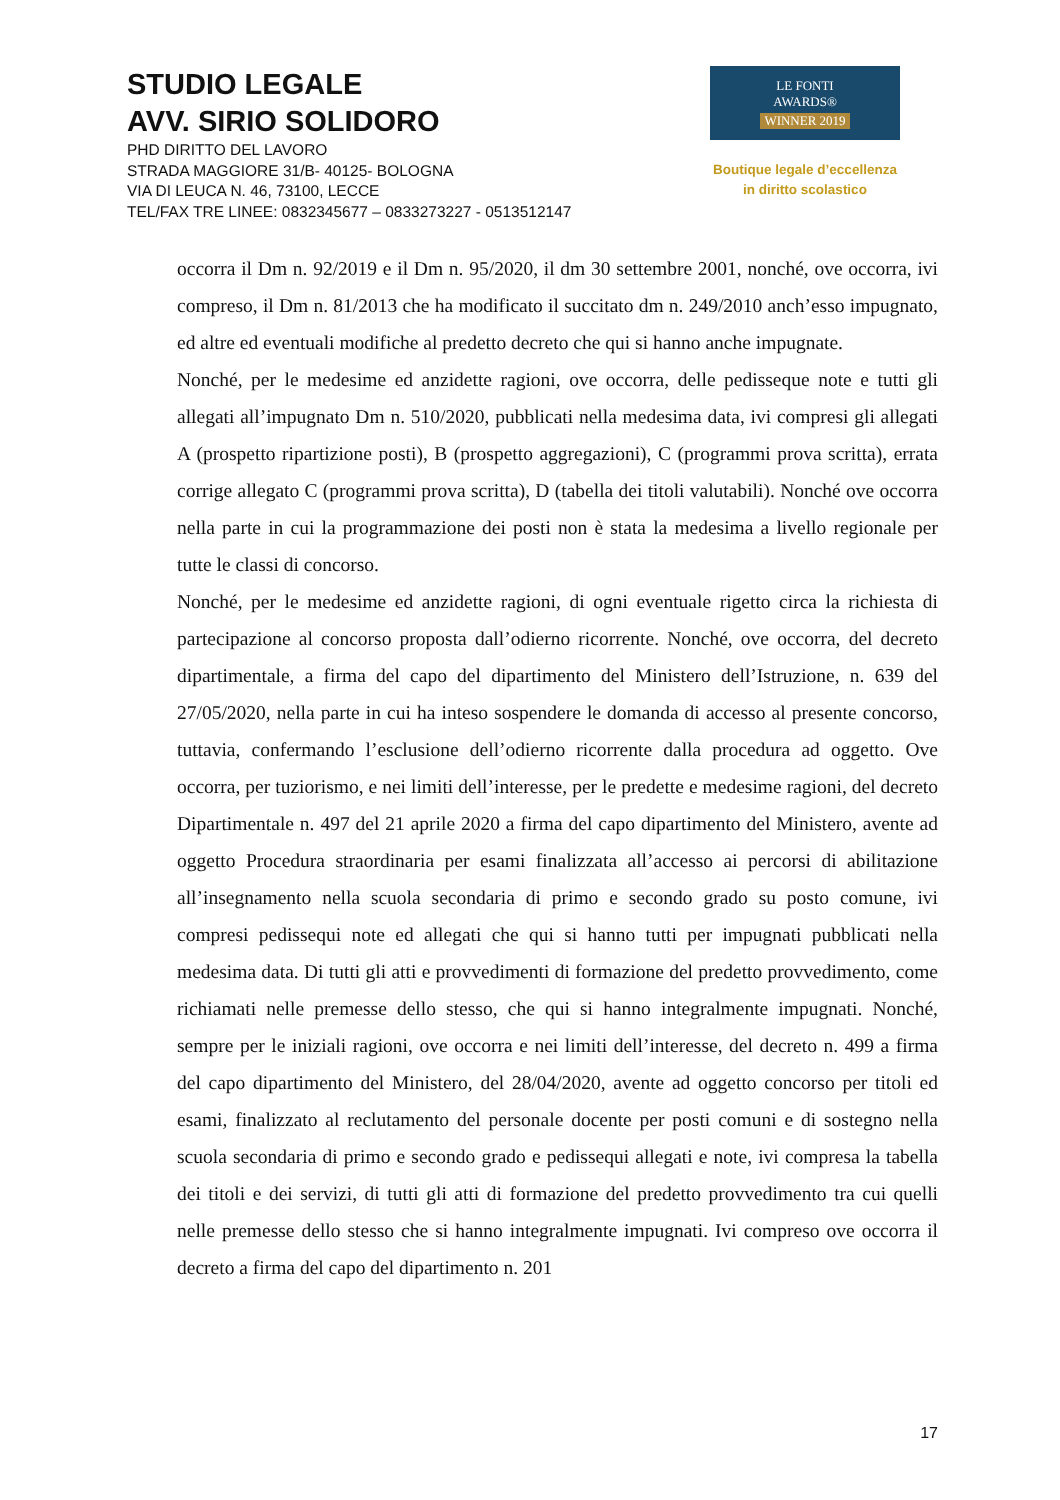STUDIO LEGALE
AVV. SIRIO SOLIDORO
PHD DIRITTO DEL LAVORO
STRADA MAGGIORE 31/B- 40125- BOLOGNA
VIA DI LEUCA N. 46, 73100, LECCE
TEL/FAX TRE LINEE: 0832345677 – 0833273227 - 0513512147
LE FONTI
AWARDS®
WINNER 2019
Boutique legale d’eccellenza
in diritto scolastico
occorra il Dm n. 92/2019 e il Dm n. 95/2020, il dm 30 settembre 2001, nonché, ove occorra, ivi compreso, il Dm n. 81/2013 che ha modificato il succitato dm n. 249/2010 anch’esso impugnato, ed altre ed eventuali modifiche al predetto decreto che qui si hanno anche impugnate.
Nonché, per le medesime ed anzidette ragioni, ove occorra, delle pedisseque note e tutti gli allegati all’impugnato Dm n. 510/2020, pubblicati nella medesima data, ivi compresi gli allegati A (prospetto ripartizione posti), B (prospetto aggregazioni), C (programmi prova scritta), errata corrige allegato C (programmi prova scritta), D (tabella dei titoli valutabili). Nonché ove occorra nella parte in cui la programmazione dei posti non è stata la medesima a livello regionale per tutte le classi di concorso.
Nonché, per le medesime ed anzidette ragioni, di ogni eventuale rigetto circa la richiesta di partecipazione al concorso proposta dall’odierno ricorrente. Nonché, ove occorra, del decreto dipartimentale, a firma del capo del dipartimento del Ministero dell’Istruzione, n. 639 del 27/05/2020, nella parte in cui ha inteso sospendere le domanda di accesso al presente concorso, tuttavia, confermando l’esclusione dell’odierno ricorrente dalla procedura ad oggetto. Ove occorra, per tuziorismo, e nei limiti dell’interesse, per le predette e medesime ragioni, del decreto Dipartimentale n. 497 del 21 aprile 2020 a firma del capo dipartimento del Ministero, avente ad oggetto Procedura straordinaria per esami finalizzata all’accesso ai percorsi di abilitazione all’insegnamento nella scuola secondaria di primo e secondo grado su posto comune, ivi compresi pedissequi note ed allegati che qui si hanno tutti per impugnati pubblicati nella medesima data. Di tutti gli atti e provvedimenti di formazione del predetto provvedimento, come richiamati nelle premesse dello stesso, che qui si hanno integralmente impugnati. Nonché, sempre per le iniziali ragioni, ove occorra e nei limiti dell’interesse, del decreto n. 499 a firma del capo dipartimento del Ministero, del 28/04/2020, avente ad oggetto concorso per titoli ed esami, finalizzato al reclutamento del personale docente per posti comuni e di sostegno nella scuola secondaria di primo e secondo grado e pedissequi allegati e note, ivi compresa la tabella dei titoli e dei servizi, di tutti gli atti di formazione del predetto provvedimento tra cui quelli nelle premesse dello stesso che si hanno integralmente impugnati. Ivi compreso ove occorra il decreto a firma del capo del dipartimento n. 201
17